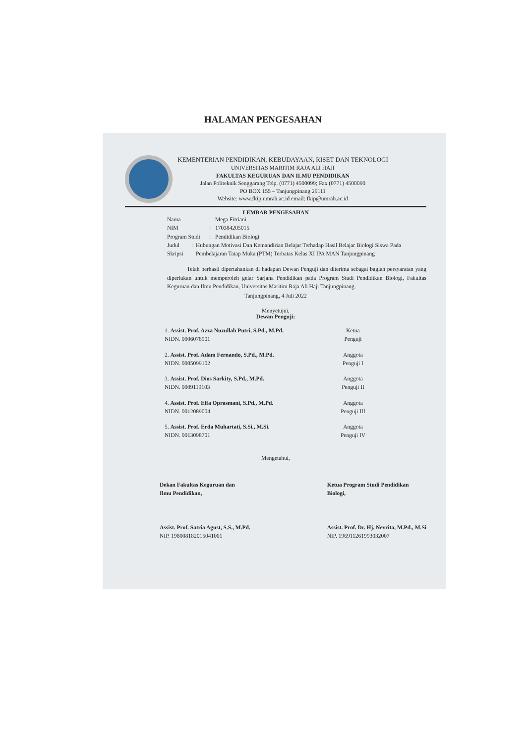HALAMAN PENGESAHAN
KEMENTERIAN PENDIDIKAN, KEBUDAYAAN, RISET DAN TEKNOLOGI
UNIVERSITAS MARITIM RAJA ALI HAJI
FAKULTAS KEGURUAN DAN ILMU PENDIDIKAN
Jalan Politeknik Senggarang Telp. (0771) 4500099; Fax (0771) 4500090
PO BOX 155 – Tanjungpinang 29111
Website: www.fkip.umrah.ac.id email: fkip@umrah.ac.id
LEMBAR PENGESAHAN
Nama: Mega Fitriani
NIM: 170384205015
Program Studi: Pendidikan Biologi
Judul Skripsi: Hubungan Motivasi Dan Kemandirian Belajar Terhadap Hasil Belajar Biologi Siswa Pada Pembelajaran Tatap Muka (PTM) Terbatas Kelas XI IPA MAN Tanjungpinang
Telah berhasil dipertahankan di hadapan Dewan Penguji dan diterima sebagai bagian persyaratan yang diperlukan untuk memperoleh gelar Sarjana Pendidikan pada Program Studi Pendidikan Biologi, Fakultas Keguruan dan Ilmu Pendidikan, Universitas Maritim Raja Ali Haji Tanjungpinang.
Tanjungpinang, 4 Juli 2022
Menyetujui,
Dewan Penguji:
1. Assist. Prof. Azza Nuzullah Putri, S.Pd., M.Pd.
NIDN. 0006078901
Ketua Penguji
2. Assist. Prof. Adam Fernando, S.Pd., M.Pd.
NIDN. 0005099102
Anggota Penguji I
3. Assist. Prof. Dios Sarkity, S.Pd., M.Pd.
NIDN. 0009119103
Anggota Penguji II
4. Assist. Prof. Elfa Oprasmani, S.Pd., M.Pd.
NIDN. 0012089004
Anggota Penguji III
5. Assist. Prof. Erda Muhartati, S.Si., M.Si.
NIDN. 0013098701
Anggota Penguji IV
Mengetahui,
Dekan Fakultas Keguruan dan
Ilmu Pendidikan,
Assist. Prof. Satria Agust, S.S., M.Pd.
NIP. 198008182015041001
Ketua Program Studi Pendidikan
Biologi,
Assist. Prof. Dr. Hj. Nevrita, M.Pd., M.Si
NIP. 196911261993032007